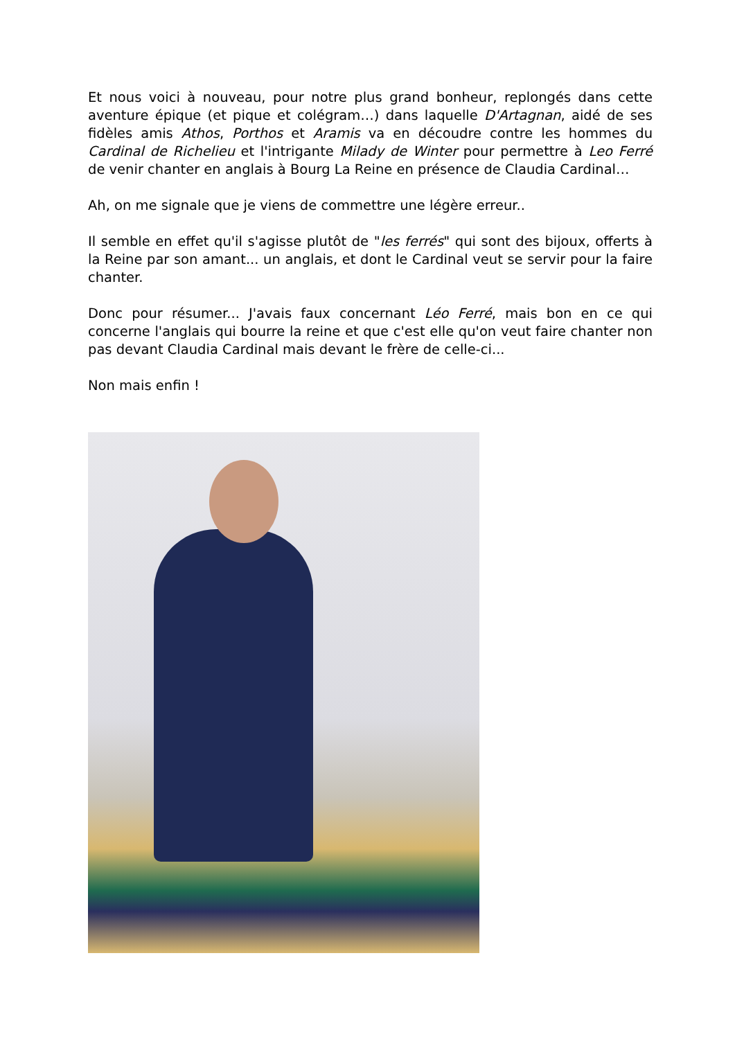Et nous voici à nouveau, pour notre plus grand bonheur, replongés dans cette aventure épique (et pique et colégram…) dans laquelle D'Artagnan, aidé de ses fidèles amis Athos, Porthos et Aramis va en découdre contre les hommes du Cardinal de Richelieu et l'intrigante Milady de Winter pour permettre à Leo Ferré de venir chanter en anglais à Bourg La Reine en présence de Claudia Cardinal…
Ah, on me signale que je viens de commettre une légère erreur..
Il semble en effet qu'il s'agisse plutôt de "les ferrés" qui sont des bijoux, offerts à la Reine par son amant... un anglais, et dont le Cardinal veut se servir pour la faire chanter.
Donc pour résumer... J'avais faux concernant Léo Ferré, mais bon en ce qui concerne l'anglais qui bourre la reine et que c'est elle qu'on veut faire chanter non pas devant Claudia Cardinal mais devant le frère de celle-ci...
Non mais enfin !